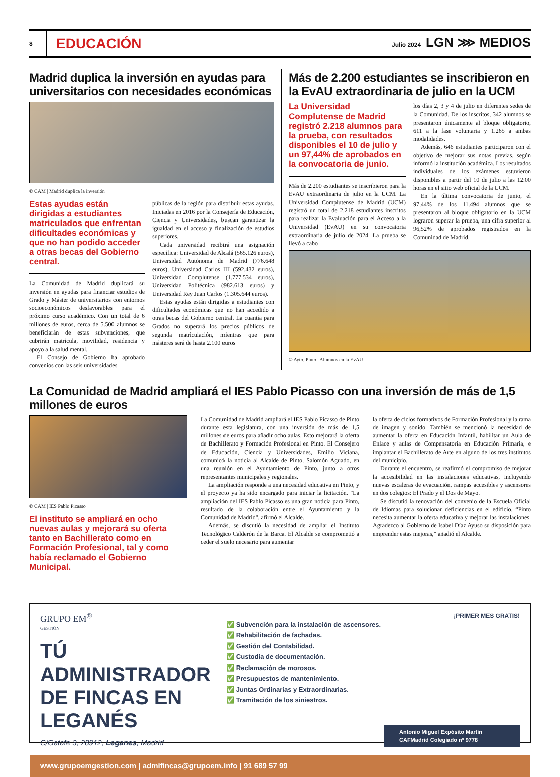8
EDUCACIÓN
Julio 2024 LGN ⋙ MEDIOS
Madrid duplica la inversión en ayudas para universitarios con necesidades económicas
© CAM | Madrid duplica la inversión
Estas ayudas están dirigidas a estudiantes matriculados que enfrentan dificultades económicas y que no han podido acceder a otras becas del Gobierno central.
La Comunidad de Madrid duplicará su inversión en ayudas para financiar estudios de Grado y Máster de universitarios con entornos socioeconómicos desfavorables para el próximo curso académico. Con un total de 6 millones de euros, cerca de 5.500 alumnos se beneficiarán de estas subvenciones, que cubrirán matrícula, movilidad, residencia y apoyo a la salud mental.
El Consejo de Gobierno ha aprobado convenios con las seis universidades
públicas de la región para distribuir estas ayudas. Iniciadas en 2016 por la Consejería de Educación, Ciencia y Universidades, buscan garantizar la igualdad en el acceso y finalización de estudios superiores.
Cada universidad recibirá una asignación específica: Universidad de Alcalá (565.126 euros), Universidad Autónoma de Madrid (776.648 euros), Universidad Carlos III (592.432 euros), Universidad Complutense (1.777.534 euros), Universidad Politécnica (982.613 euros) y Universidad Rey Juan Carlos (1.305.644 euros).
Estas ayudas están dirigidas a estudiantes con dificultades económicas que no han accedido a otras becas del Gobierno central. La cuantía para Grados no superará los precios públicos de segunda matriculación, mientras que para másteres será de hasta 2.100 euros
Más de 2.200 estudiantes se inscribieron en la EvAU extraordinaria de julio en la UCM
La Universidad Complutense de Madrid registró 2.218 alumnos para la prueba, con resultados disponibles el 10 de julio y un 97,44% de aprobados en la convocatoria de junio.
Más de 2.200 estudiantes se inscribieron para la EvAU extraordinaria de julio en la UCM. La Universidad Complutense de Madrid (UCM) registró un total de 2.218 estudiantes inscritos para realizar la Evaluación para el Acceso a la Universidad (EvAU) en su convocatoria extraordinaria de julio de 2024. La prueba se llevó a cabo
los días 2, 3 y 4 de julio en diferentes sedes de la Comunidad. De los inscritos, 342 alumnos se presentaron únicamente al bloque obligatorio, 611 a la fase voluntaria y 1.265 a ambas modalidades.
Además, 646 estudiantes participaron con el objetivo de mejorar sus notas previas, según informó la institución académica. Los resultados individuales de los exámenes estuvieron disponibles a partir del 10 de julio a las 12:00 horas en el sitio web oficial de la UCM.
En la última convocatoria de junio, el 97,44% de los 11.494 alumnos que se presentaron al bloque obligatorio en la UCM lograron superar la prueba, una cifra superior al 96,52% de aprobados registrados en la Comunidad de Madrid.
© Ayto. Pinto | Alumnos en la EvAU
La Comunidad de Madrid ampliará el IES Pablo Picasso con una inversión de más de 1,5 millones de euros
© CAM | IES Pablo Picasso
El instituto se ampliará en ocho nuevas aulas y mejorará su oferta tanto en Bachillerato como en Formación Profesional, tal y como había reclamado el Gobierno Municipal.
La Comunidad de Madrid ampliará el IES Pablo Picasso de Pinto durante esta legislatura, con una inversión de más de 1,5 millones de euros para añadir ocho aulas. Esto mejorará la oferta de Bachillerato y Formación Profesional en Pinto. El Consejero de Educación, Ciencia y Universidades, Emilio Viciana, comunicó la noticia al Alcalde de Pinto, Salomón Aguado, en una reunión en el Ayuntamiento de Pinto, junto a otros representantes municipales y regionales.
La ampliación responde a una necesidad educativa en Pinto, y el proyecto ya ha sido encargado para iniciar la licitación. "La ampliación del IES Pablo Picasso es una gran noticia para Pinto, resultado de la colaboración entre el Ayuntamiento y la Comunidad de Madrid", afirmó el Alcalde.
Además, se discutió la necesidad de ampliar el Instituto Tecnológico Calderón de la Barca. El Alcalde se comprometió a ceder el suelo necesario para aumentar
la oferta de ciclos formativos de Formación Profesional y la rama de imagen y sonido. También se mencionó la necesidad de aumentar la oferta en Educación Infantil, habilitar un Aula de Enlace y aulas de Compensatoria en Educación Primaria, e implantar el Bachillerato de Arte en alguno de los tres institutos del municipio.
Durante el encuentro, se reafirmó el compromiso de mejorar la accesibilidad en las instalaciones educativas, incluyendo nuevas escaleras de evacuación, rampas accesibles y ascensores en dos colegios: El Prado y el Dos de Mayo.
Se discutió la renovación del convenio de la Escuela Oficial de Idiomas para solucionar deficiencias en el edificio. “Pinto necesita aumentar la oferta educativa y mejorar las instalaciones. Agradezco al Gobierno de Isabel Díaz Ayuso su disposición para emprender estas mejoras,” añadió el Alcalde.
GRUPO EM<sup>®</sup>
GESTIÓN
TÚ ADMINISTRADOR
DE FINCAS EN LEGANÉS
C/Getafe 3, 28912, Leganes, Madrid
✅ Subvención para la instalación de ascensores.
✅ Rehabilitación de fachadas.
✅ Gestión del Contabilidad.
✅ Custodia de documentación.
✅ Reclamación de morosos.
✅ Presupuestos de mantenimiento.
✅ Juntas Ordinarias y Extraordinarias.
✅ Tramitación de los siniestros.
¡PRIMER MES GRATIS!
Antonio Miguel Expósito Martín
CAFMadrid Colegiado nº 9778
www.grupoemgestion.com | admifincas@grupoem.info | 91 689 57 99